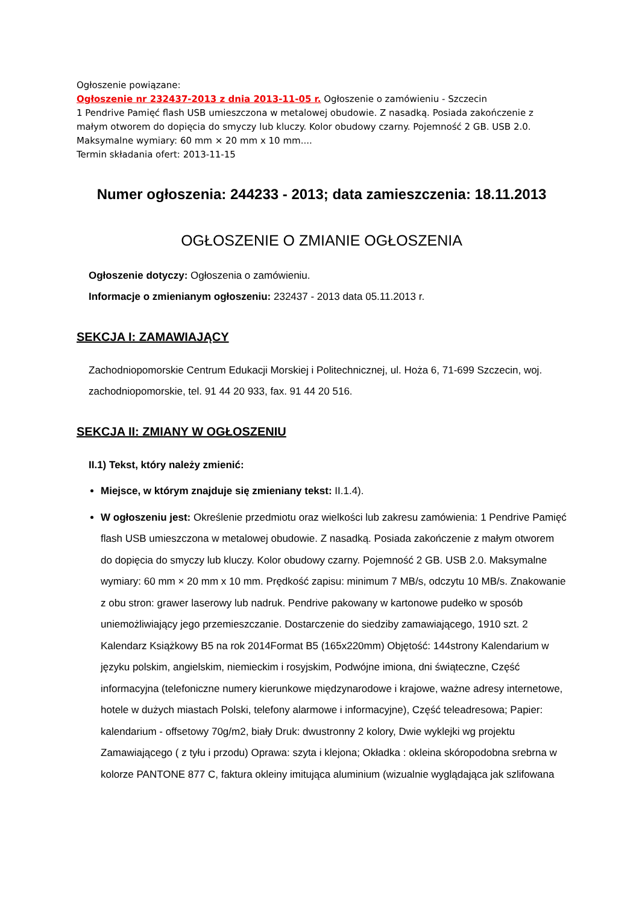Ogłoszenie powiązane:
Ogłoszenie nr 232437-2013 z dnia 2013-11-05 r. Ogłoszenie o zamówieniu - Szczecin
1 Pendrive Pamięć flash USB umieszczona w metalowej obudowie. Z nasadką. Posiada zakończenie z małym otworem do dopięcia do smyczy lub kluczy. Kolor obudowy czarny. Pojemność 2 GB. USB 2.0. Maksymalne wymiary: 60 mm × 20 mm x 10 mm....
Termin składania ofert: 2013-11-15
Numer ogłoszenia: 244233 - 2013; data zamieszczenia: 18.11.2013
OGŁOSZENIE O ZMIANIE OGŁOSZENIA
Ogłoszenie dotyczy: Ogłoszenia o zamówieniu.
Informacje o zmienianym ogłoszeniu: 232437 - 2013 data 05.11.2013 r.
SEKCJA I: ZAMAWIAJĄCY
Zachodniopomorskie Centrum Edukacji Morskiej i Politechnicznej, ul. Hoża 6, 71-699 Szczecin, woj. zachodniopomorskie, tel. 91 44 20 933, fax. 91 44 20 516.
SEKCJA II: ZMIANY W OGŁOSZENIU
II.1) Tekst, który należy zmienić:
Miejsce, w którym znajduje się zmieniany tekst: II.1.4).
W ogłoszeniu jest: Określenie przedmiotu oraz wielkości lub zakresu zamówienia: 1 Pendrive Pamięć flash USB umieszczona w metalowej obudowie. Z nasadką. Posiada zakończenie z małym otworem do dopięcia do smyczy lub kluczy. Kolor obudowy czarny. Pojemność 2 GB. USB 2.0. Maksymalne wymiary: 60 mm × 20 mm x 10 mm. Prędkość zapisu: minimum 7 MB/s, odczytu 10 MB/s. Znakowanie z obu stron: grawer laserowy lub nadruk. Pendrive pakowany w kartonowe pudełko w sposób uniemożliwiający jego przemieszczanie. Dostarczenie do siedziby zamawiającego, 1910 szt. 2 Kalendarz Książkowy B5 na rok 2014Format B5 (165x220mm) Objętość: 144strony Kalendarium w języku polskim, angielskim, niemieckim i rosyjskim, Podwójne imiona, dni świąteczne, Część informacyjna (telefoniczne numery kierunkowe międzynarodowe i krajowe, ważne adresy internetowe, hotele w dużych miastach Polski, telefony alarmowe i informacyjne), Część teleadresowa; Papier: kalendarium - offsetowy 70g/m2, biały Druk: dwustronny 2 kolory, Dwie wyklejki wg projektu Zamawiającego ( z tyłu i przodu) Oprawa: szyta i klejona; Okładka : okleina skóropodobna srebrna w kolorze PANTONE 877 C, faktura okleiny imitująca aluminium (wizualnie wyglądająca jak szlifowana